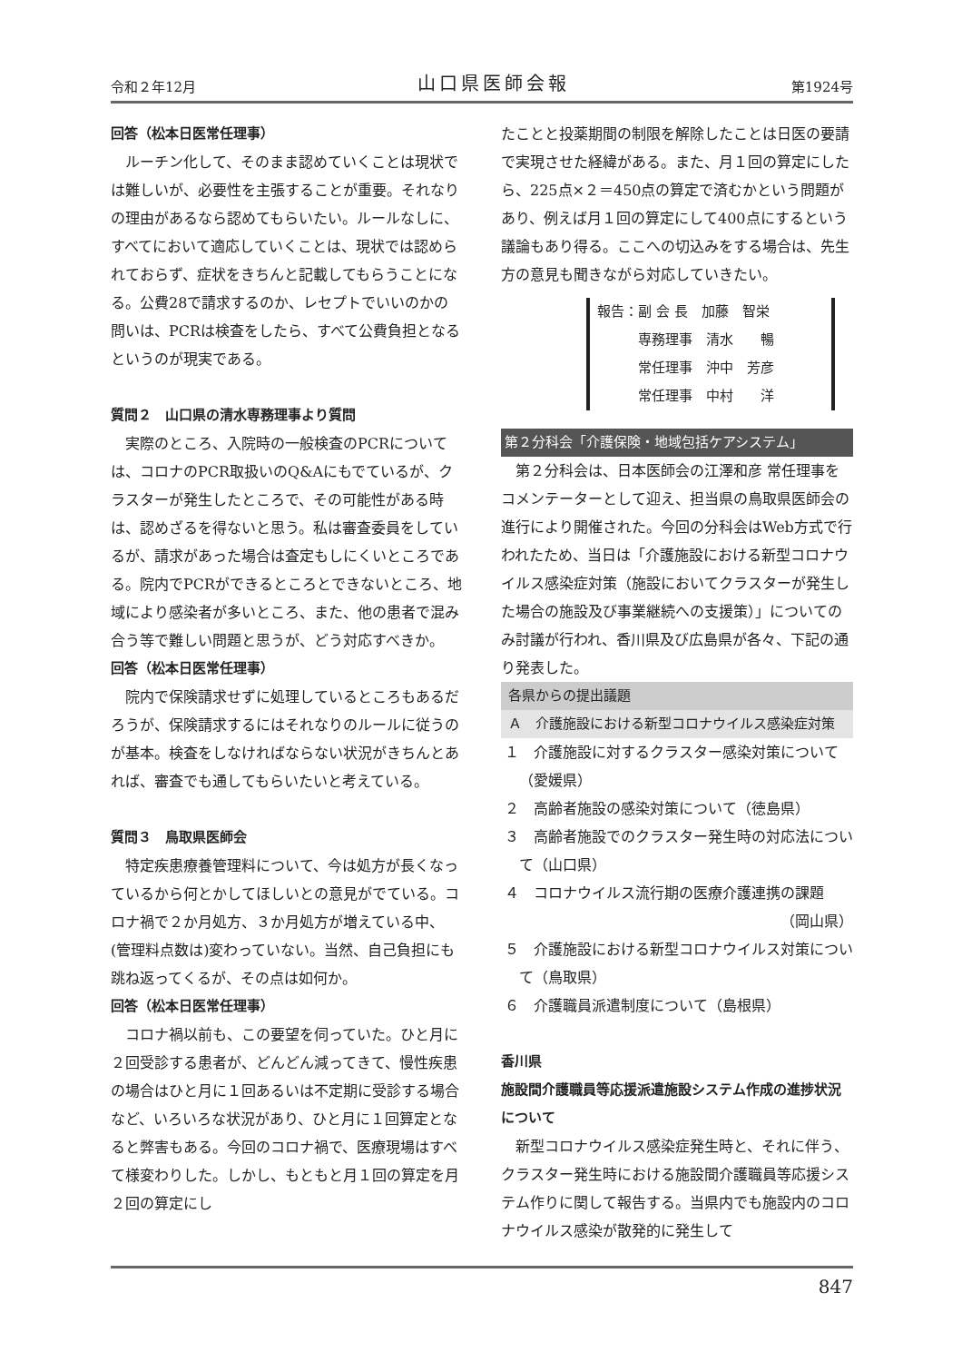令和２年12月 山口県医師会報 第1924号
回答（松本日医常任理事）
ルーチン化して、そのまま認めていくことは現状では難しいが、必要性を主張することが重要。それなりの理由があるなら認めてもらいたい。ルールなしに、すべてにおいて適応していくことは、現状では認められておらず、症状をきちんと記載してもらうことになる。公費28で請求するのか、レセプトでいいのかの問いは、PCRは検査をしたら、すべて公費負担となるというのが現実である。
質問２　山口県の清水専務理事より質問
実際のところ、入院時の一般検査のPCRについては、コロナのPCR取扱いのQ&Aにもでているが、クラスターが発生したところで、その可能性がある時は、認めざるを得ないと思う。私は審査委員をしているが、請求があった場合は査定もしにくいところである。院内でPCRができるところとできないところ、地域により感染者が多いところ、また、他の患者で混み合う等で難しい問題と思うが、どう対応すべきか。
回答（松本日医常任理事）
院内で保険請求せずに処理しているところもあるだろうが、保険請求するにはそれなりのルールに従うのが基本。検査をしなければならない状況がきちんとあれば、審査でも通してもらいたいと考えている。
質問３　鳥取県医師会
特定疾患療養管理料について、今は処方が長くなっているから何とかしてほしいとの意見がでている。コロナ禍で２か月処方、３か月処方が増えている中、(管理料点数は)変わっていない。当然、自己負担にも跳ね返ってくるが、その点は如何か。
回答（松本日医常任理事）
コロナ禍以前も、この要望を伺っていた。ひと月に２回受診する患者が、どんどん減ってきて、慢性疾患の場合はひと月に１回あるいは不定期に受診する場合など、いろいろな状況があり、ひと月に１回算定となると弊害もある。今回のコロナ禍で、医療現場はすべて様変わりした。しかし、もともと月１回の算定を月２回の算定にし
たことと投薬期間の制限を解除したことは日医の要請で実現させた経緯がある。また、月１回の算定にしたら、225点×２＝450点の算定で済むかという問題があり、例えば月１回の算定にして400点にするという議論もあり得る。ここへの切込みをする場合は、先生方の意見も聞きながら対応していきたい。
報告：副 会 長　加藤　智栄
　　　専務理事　清水　　暢
　　　常任理事　沖中　芳彦
　　　常任理事　中村　　洋
第２分科会「介護保険・地域包括ケアシステム」
第２分科会は、日本医師会の江澤和彦 常任理事をコメンテーターとして迎え、担当県の鳥取県医師会の進行により開催された。今回の分科会はWeb方式で行われたため、当日は「介護施設における新型コロナウイルス感染症対策（施設においてクラスターが発生した場合の施設及び事業継続への支援策）」についてのみ討議が行われ、香川県及び広島県が各々、下記の通り発表した。
各県からの提出議題
Ａ　介護施設における新型コロナウイルス感染症対策
１　介護施設に対するクラスター感染対策について（愛媛県）
２　高齢者施設の感染対策について（徳島県）
３　高齢者施設でのクラスター発生時の対応法について（山口県）
４　コロナウイルス流行期の医療介護連携の課題
（岡山県）
５　介護施設における新型コロナウイルス対策について（鳥取県）
６　介護職員派遣制度について（島根県）
香川県
施設間介護職員等応援派遣施設システム作成の進捗状況について
新型コロナウイルス感染症発生時と、それに伴う、クラスター発生時における施設間介護職員等応援システム作りに関して報告する。当県内でも施設内のコロナウイルス感染が散発的に発生して
847